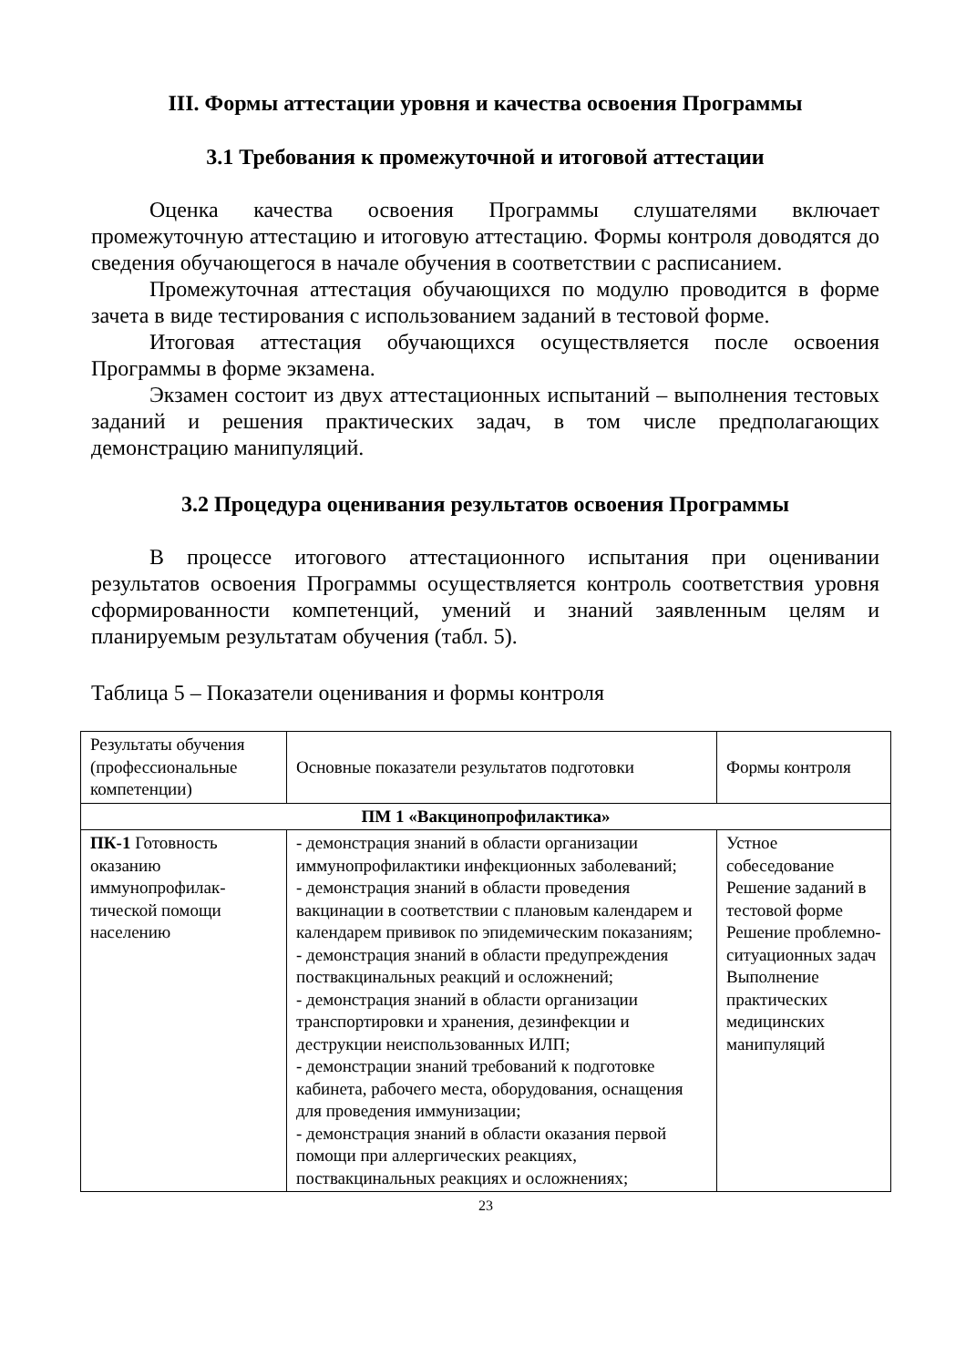III. Формы аттестации уровня и качества освоения Программы
3.1 Требования к промежуточной и итоговой аттестации
Оценка качества освоения Программы слушателями включает промежуточную аттестацию и итоговую аттестацию. Формы контроля доводятся до сведения обучающегося в начале обучения в соответствии с расписанием.
Промежуточная аттестация обучающихся по модулю проводится в форме зачета в виде тестирования с использованием заданий в тестовой форме.
Итоговая аттестация обучающихся осуществляется после освоения Программы в форме экзамена.
Экзамен состоит из двух аттестационных испытаний – выполнения тестовых заданий и решения практических задач, в том числе предполагающих демонстрацию манипуляций.
3.2 Процедура оценивания результатов освоения Программы
В процессе итогового аттестационного испытания при оценивании результатов освоения Программы осуществляется контроль соответствия уровня сформированности компетенций, умений и знаний заявленным целям и планируемым результатам обучения (табл. 5).
Таблица 5 – Показатели оценивания и формы контроля
| Результаты обучения (профессиональные компетенции) | Основные показатели результатов подготовки | Формы контроля |
| ПМ 1 «Вакцинопрофилактика» | | |
| ПК-1 Готовность оказанию иммунопрофилак-тической помощи населению | - демонстрация знаний в области организации иммунопрофилактики инфекционных заболеваний; - демонстрация знаний в области проведения вакцинации в соответствии с плановым календарем и календарем прививок по эпидемическим показаниям; - демонстрация знаний в области предупреждения поствакцинальных реакций и осложнений; - демонстрация знаний в области организации транспортировки и хранения, дезинфекции и деструкции неиспользованных ИЛП; - демонстрации знаний требований к подготовке кабинета, рабочего места, оборудования, оснащения для проведения иммунизации; - демонстрация знаний в области оказания первой помощи при аллергических реакциях, поствакцинальных реакциях и осложнениях; | Устное собеседование Решение заданий в тестовой форме Решение проблемно-ситуационных задач Выполнение практических медицинских манипуляций |
23